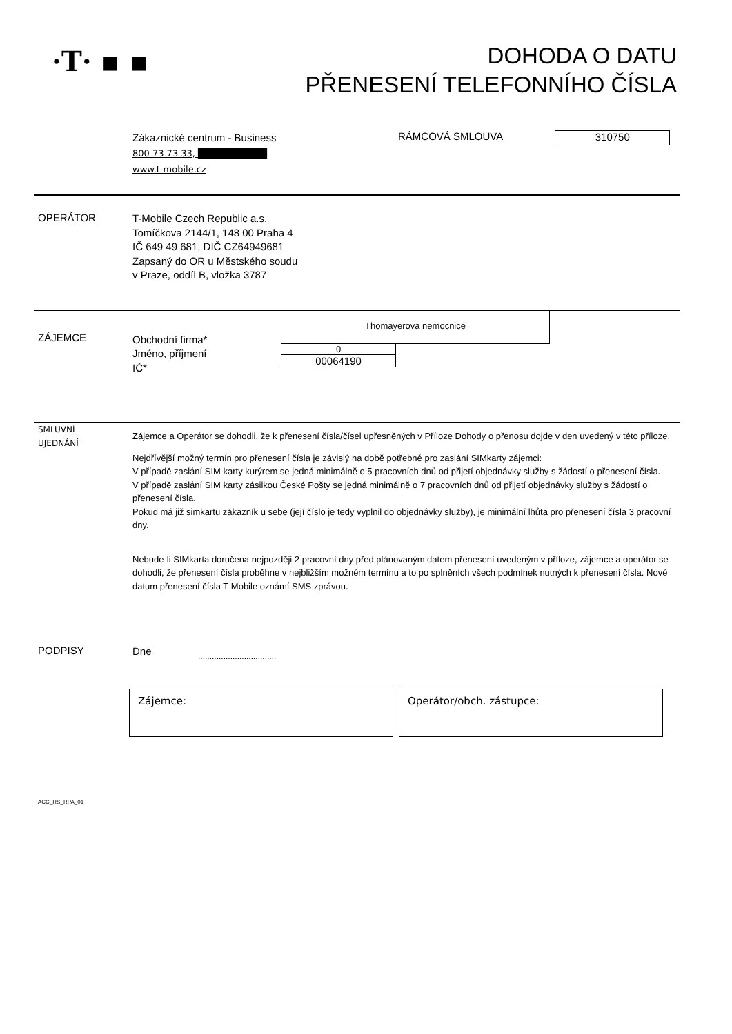·T· ▪ ▪
DOHODA O DATU
PŘENESENÍ TELEFONNÍHO ČÍSLA
Zákaznické centrum - Business
800 73 73 33, ██████████
www.t-mobile.cz
RÁMCOVÁ SMLOUVA
310750
OPERÁTOR
T-Mobile Czech Republic a.s.
Tomíčkova 2144/1, 148 00 Praha 4
IČ 649 49 681, DIČ CZ64949681
Zapsaný do OR u Městského soudu
v Praze, oddíl B, vložka 3787
ZÁJEMCE
Obchodní firma*
Jméno, příjmení
IČ*
Thomayerova nemocnice
0
00064190
SMLUVNÍ
UJEDNÁNÍ
Zájemce a Operátor se dohodli, že k přenesení čísla/čísel upřesněných v Příloze Dohody o přenosu dojde v den uvedený v této příloze.
Nejdřívější možný termín pro přenesení čísla je závislý na době potřebné pro zaslání SIMkarty zájemci:
V případě zaslání SIM karty kurýrem se jedná minimálně o 5 pracovních dnů od přijetí objednávky služby s žádostí o přenesení čísla.
V případě zaslání SIM karty zásilkou České Pošty se jedná minimálně o 7 pracovních dnů od přijetí objednávky služby s žádostí o přenesení čísla.
Pokud má již simkartu zákazník u sebe (její číslo je tedy vyplnil do objednávky služby), je minimální lhůta pro přenesení čísla 3 pracovní dny.
Nebude-li SIMkarta doručena nejpozději 2 pracovní dny před plánovaným datem přenesení uvedeným v příloze, zájemce a operátor se dohodli, že přenesení čísla proběhne v nejbližším možném termínu a to po splněních všech podmínek nutných k přenesení čísla. Nové datum přenesení čísla T-Mobile oznámí SMS zprávou.
PODPISY
Dne
..................................
Zájemce: Operátor/obch. zástupce:
ACC_RS_RPA_01